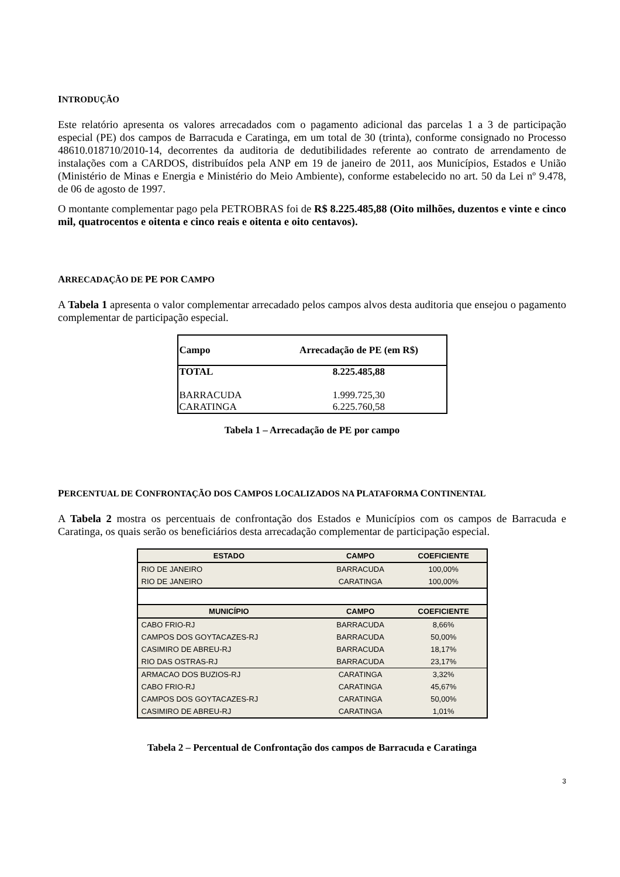INTRODUÇÃO
Este relatório apresenta os valores arrecadados com o pagamento adicional das parcelas 1 a 3 de participação especial (PE) dos campos de Barracuda e Caratinga, em um total de 30 (trinta), conforme consignado no Processo 48610.018710/2010-14, decorrentes da auditoria de dedutibilidades referente ao contrato de arrendamento de instalações com a CARDOS, distribuídos pela ANP em 19 de janeiro de 2011, aos Municípios, Estados e União (Ministério de Minas e Energia e Ministério do Meio Ambiente), conforme estabelecido no art. 50 da Lei nº 9.478, de 06 de agosto de 1997.
O montante complementar pago pela PETROBRAS foi de R$ 8.225.485,88 (Oito milhões, duzentos e vinte e cinco mil, quatrocentos e oitenta e cinco reais e oitenta e oito centavos).
ARRECADAÇÃO DE PE POR CAMPO
A Tabela 1 apresenta o valor complementar arrecadado pelos campos alvos desta auditoria que ensejou o pagamento complementar de participação especial.
| Campo | Arrecadação de PE (em R$) |
| --- | --- |
| TOTAL | 8.225.485,88 |
| BARRACUDA | 1.999.725,30 |
| CARATINGA | 6.225.760,58 |
Tabela 1 – Arrecadação de PE por campo
PERCENTUAL DE CONFRONTAÇÃO DOS CAMPOS LOCALIZADOS NA PLATAFORMA CONTINENTAL
A Tabela 2 mostra os percentuais de confrontação dos Estados e Municípios com os campos de Barracuda e Caratinga, os quais serão os beneficiários desta arrecadação complementar de participação especial.
| ESTADO | CAMPO | COEFICIENTE |
| --- | --- | --- |
| RIO DE JANEIRO | BARRACUDA | 100,00% |
| RIO DE JANEIRO | CARATINGA | 100,00% |
| MUNICÍPIO | CAMPO | COEFICIENTE |
| CABO FRIO-RJ | BARRACUDA | 8,66% |
| CAMPOS DOS GOYTACAZES-RJ | BARRACUDA | 50,00% |
| CASIMIRO DE ABREU-RJ | BARRACUDA | 18,17% |
| RIO DAS OSTRAS-RJ | BARRACUDA | 23,17% |
| ARMACAO DOS BUZIOS-RJ | CARATINGA | 3,32% |
| CABO FRIO-RJ | CARATINGA | 45,67% |
| CAMPOS DOS GOYTACAZES-RJ | CARATINGA | 50,00% |
| CASIMIRO DE ABREU-RJ | CARATINGA | 1,01% |
Tabela 2 – Percentual de Confrontação dos campos de Barracuda e Caratinga
3